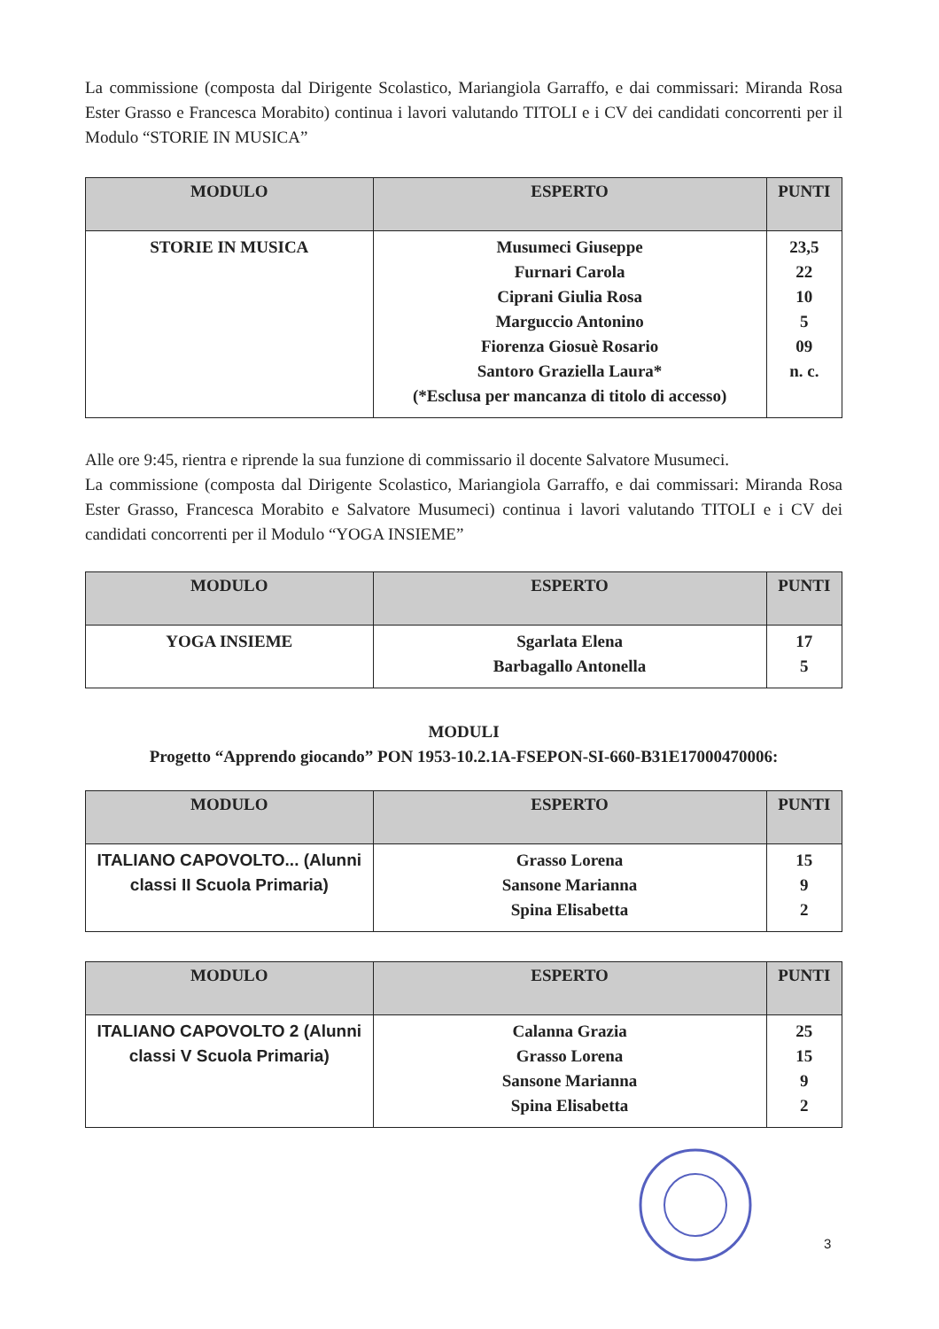La commissione (composta dal Dirigente Scolastico, Mariangiola Garraffo, e dai commissari: Miranda Rosa Ester Grasso e Francesca Morabito) continua i lavori valutando TITOLI e i CV dei candidati concorrenti per il Modulo “STORIE IN MUSICA”
| MODULO | ESPERTO | PUNTI |
| --- | --- | --- |
| STORIE IN MUSICA | Musumeci Giuseppe Furnari Carola Ciprani Giulia Rosa Marguccio Antonino Fiorenza Giosuè Rosario Santoro Graziella Laura* (*Esclusa per mancanza di titolo di accesso) | 23,5 22 10 5 09 n. c. |
Alle ore 9:45, rientra e riprende la sua funzione di commissario il docente Salvatore Musumeci.
La commissione (composta dal Dirigente Scolastico, Mariangiola Garraffo, e dai commissari: Miranda Rosa Ester Grasso, Francesca Morabito e Salvatore Musumeci) continua i lavori valutando TITOLI e i CV dei candidati concorrenti per il Modulo “YOGA INSIEME”
| MODULO | ESPERTO | PUNTI |
| --- | --- | --- |
| YOGA INSIEME | Sgarlata Elena Barbagallo Antonella | 17 5 |
MODULI
Progetto “Apprendo giocando” PON 1953-10.2.1A-FSEPON-SI-660-B31E17000470006:
| MODULO | ESPERTO | PUNTI |
| --- | --- | --- |
| ITALIANO CAPOVOLTO... (Alunni classi II Scuola Primaria) | Grasso Lorena Sansone Marianna Spina Elisabetta | 15 9 2 |
| MODULO | ESPERTO | PUNTI |
| --- | --- | --- |
| ITALIANO CAPOVOLTO 2 (Alunni classi V Scuola Primaria) | Calanna Grazia Grasso Lorena Sansone Marianna Spina Elisabetta | 25 15 9 2 |
3